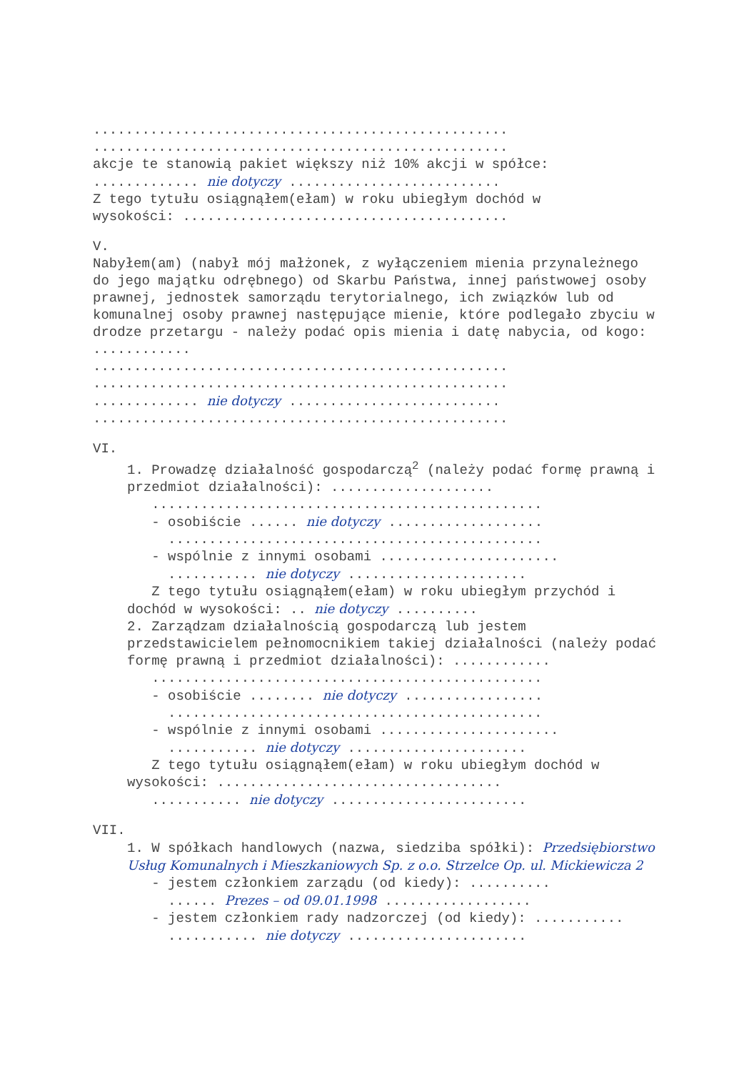...................................................
...................................................
akcje te stanowią pakiet większy niż 10% akcji w spółce:
............. nie dotyczy ..........................
Z tego tytułu osiągnąłem(ełam) w roku ubiegłym dochód w
wysokości: ........................................
V.
Nabyłem(am) (nabył mój małżonek, z wyłączeniem mienia przynależnego do jego majątku odrębnego) od Skarbu Państwa, innej państwowej osoby prawnej, jednostek samorządu terytorialnego, ich związków lub od komunalnej osoby prawnej następujące mienie, które podlegało zbyciu w drodze przetargu - należy podać opis mienia i datę nabycia, od kogo: ............
...................................................
...................................................
............. nie dotyczy ..........................
...................................................
VI.
1. Prowadzę działalność gospodarczą<sup>2</sup> (należy podać formę prawną i przedmiot działalności): ....................
................................................
- osobiście ...... nie dotyczy ...................
..............................................
- wspólnie z innymi osobami ......................
........... nie dotyczy ......................
Z tego tytułu osiągnąłem(ełam) w roku ubiegłym przychód i dochód w wysokości: .. nie dotyczy ..........
2. Zarządzam działalnością gospodarczą lub jestem przedstawicielem pełnomocnikiem takiej działalności (należy podać formę prawną i przedmiot działalności): ............
................................................
- osobiście ........ nie dotyczy .................
..............................................
- wspólnie z innymi osobami ......................
........... nie dotyczy ......................
Z tego tytułu osiągnąłem(ełam) w roku ubiegłym dochód w wysokości: ...................................
........... nie dotyczy ........................
VII.
1. W spółkach handlowych (nazwa, siedziba spółki): Przedsiębiorstwo Usług Komunalnych i Mieszkaniowych Sp. z o.o. Strzelce Op. ul. Mickiewicza 2
- jestem członkiem zarządu (od kiedy): ..........
...... Prezes – od 09.01.1998 ..................
- jestem członkiem rady nadzorczej (od kiedy): ...........
........... nie dotyczy ......................